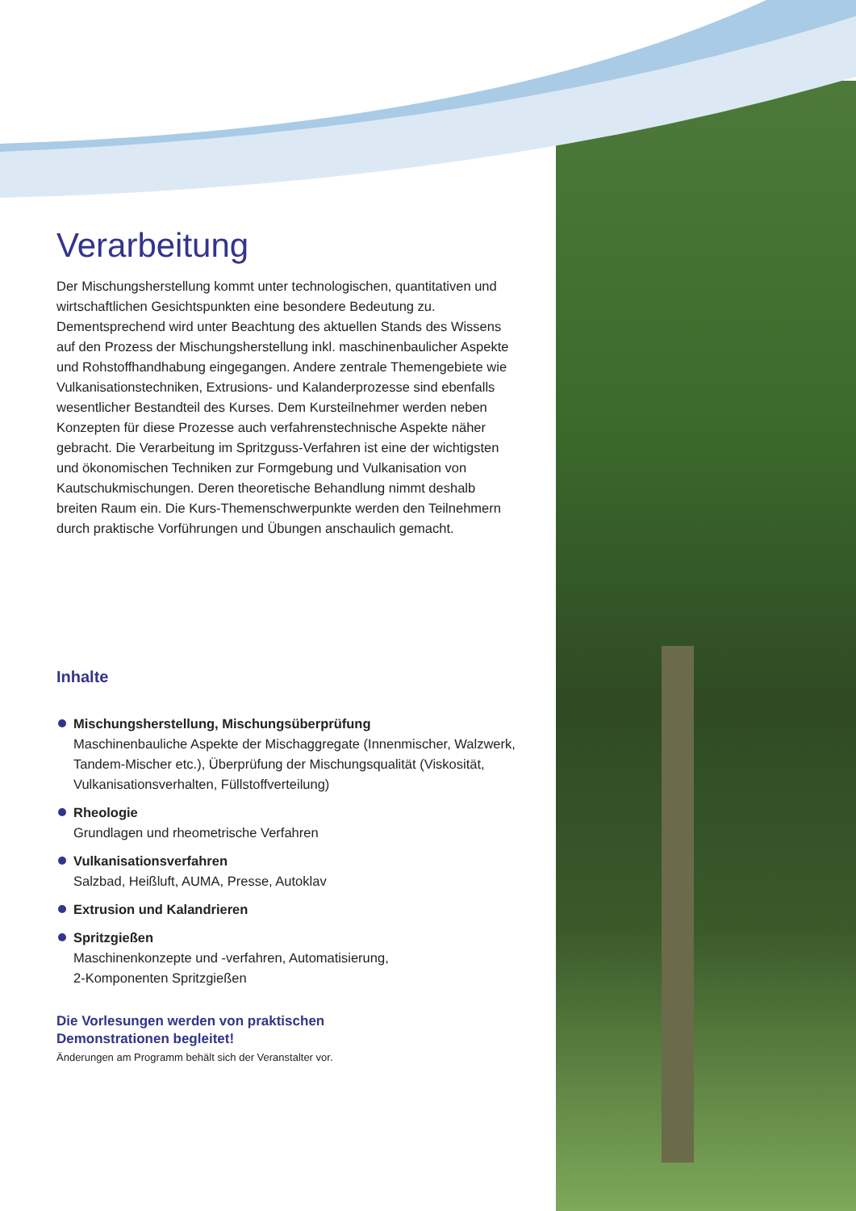Verarbeitung
Der Mischungsherstellung kommt unter technologischen, quantitativen und wirtschaftlichen Gesichtspunkten eine besondere Bedeutung zu. Dementsprechend wird unter Beachtung des aktuellen Stands des Wissens auf den Prozess der Mischungsherstellung inkl. maschinenbaulicher Aspekte und Rohstoffhandhabung eingegangen. Andere zentrale Themengebiete wie Vulkanisationstechniken, Extrusions- und Kalanderprozesse sind ebenfalls wesentlicher Bestandteil des Kurses. Dem Kursteilnehmer werden neben Konzepten für diese Prozesse auch verfahrenstechnische Aspekte näher gebracht. Die Verarbeitung im Spritzguss-Verfahren ist eine der wichtigsten und ökonomischen Techniken zur Formgebung und Vulkanisation von Kautschukmischungen. Deren theoretische Behandlung nimmt deshalb breiten Raum ein. Die Kurs-Themenschwerpunkte werden den Teilnehmern durch praktische Vorführungen und Übungen anschaulich gemacht.
Inhalte
Mischungsherstellung, Mischungsüberprüfung
Maschinenbauliche Aspekte der Mischaggregate (Innenmischer, Walzwerk, Tandem-Mischer etc.), Überprüfung der Mischungsqualität (Viskosität, Vulkanisationsverhalten, Füllstoffverteilung)
Rheologie
Grundlagen und rheometrische Verfahren
Vulkanisationsverfahren
Salzbad, Heißluft, AUMA, Presse, Autoklav
Extrusion und Kalandrieren
Spritzgießen
Maschinenkonzepte und -verfahren, Automatisierung,
2-Komponenten Spritzgießen
Die Vorlesungen werden von praktischen
Demonstrationen begleitet!
Änderungen am Programm behält sich der Veranstalter vor.